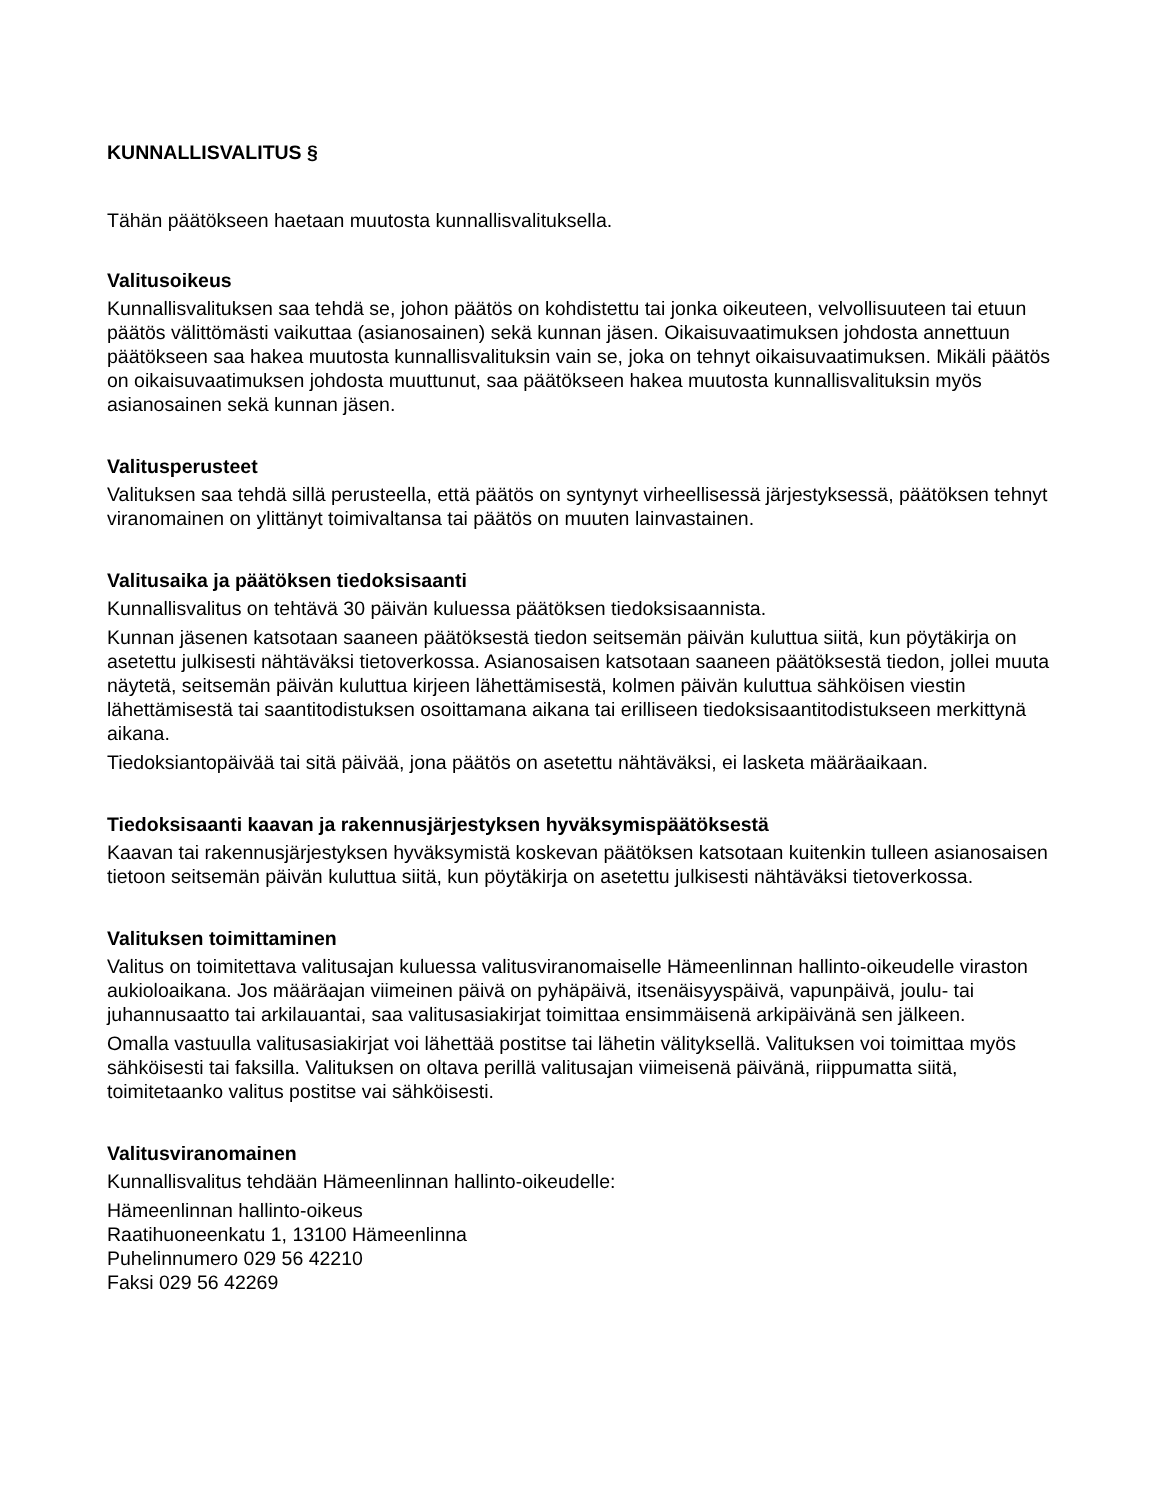KUNNALLISVALITUS §
Tähän päätökseen haetaan muutosta kunnallisvalituksella.
Valitusoikeus
Kunnallisvalituksen saa tehdä se, johon päätös on kohdistettu tai jonka oikeuteen, velvollisuuteen tai etuun päätös välittömästi vaikuttaa (asianosainen) sekä kunnan jäsen. Oikaisuvaatimuksen johdosta annettuun päätökseen saa hakea muutosta kunnallisvalituksin vain se, joka on tehnyt oikaisuvaatimuksen. Mikäli päätös on oikaisuvaatimuksen johdosta muuttunut, saa päätökseen hakea muutosta kunnallisvalituksin myös asianosainen sekä kunnan jäsen.
Valitusperusteet
Valituksen saa tehdä sillä perusteella, että päätös on syntynyt virheellisessä järjestyksessä, päätöksen tehnyt viranomainen on ylittänyt toimivaltansa tai päätös on muuten lainvastainen.
Valitusaika ja päätöksen tiedoksisaanti
Kunnallisvalitus on tehtävä 30 päivän kuluessa päätöksen tiedoksisaannista.
Kunnan jäsenen katsotaan saaneen päätöksestä tiedon seitsemän päivän kuluttua siitä, kun pöytäkirja on asetettu julkisesti nähtäväksi tietoverkossa. Asianosaisen katsotaan saaneen päätöksestä tiedon, jollei muuta näytetä, seitsemän päivän kuluttua kirjeen lähettämisestä, kolmen päivän kuluttua sähköisen viestin lähettämisestä tai saantitodistuksen osoittamana aikana tai erilliseen tiedoksisaantitodistukseen merkittynä aikana.
Tiedoksiantopäivää tai sitä päivää, jona päätös on asetettu nähtäväksi, ei lasketa määräaikaan.
Tiedoksisaanti kaavan ja rakennusjärjestyksen hyväksymispäätöksestä
Kaavan tai rakennusjärjestyksen hyväksymistä koskevan päätöksen katsotaan kuitenkin tulleen asianosaisen tietoon seitsemän päivän kuluttua siitä, kun pöytäkirja on asetettu julkisesti nähtäväksi tietoverkossa.
Valituksen toimittaminen
Valitus on toimitettava valitusajan kuluessa valitusviranomaiselle Hämeenlinnan hallinto-oikeudelle viraston aukioloaikana. Jos määräajan viimeinen päivä on pyhäpäivä, itsenäisyyspäivä, vapunpäivä, joulu- tai juhannusaatto tai arkilauantai, saa valitusasiakirjat toimittaa ensimmäisenä arkipäivänä sen jälkeen.
Omalla vastuulla valitusasiakirjat voi lähettää postitse tai lähetin välityksellä. Valituksen voi toimittaa myös sähköisesti tai faksilla. Valituksen on oltava perillä valitusajan viimeisenä päivänä, riippumatta siitä, toimitetaanko valitus postitse vai sähköisesti.
Valitusviranomainen
Kunnallisvalitus tehdään Hämeenlinnan hallinto-oikeudelle:
Hämeenlinnan hallinto-oikeus
Raatihuoneenkatu 1, 13100 Hämeenlinna
Puhelinnumero 029 56 42210
Faksi 029 56 42269